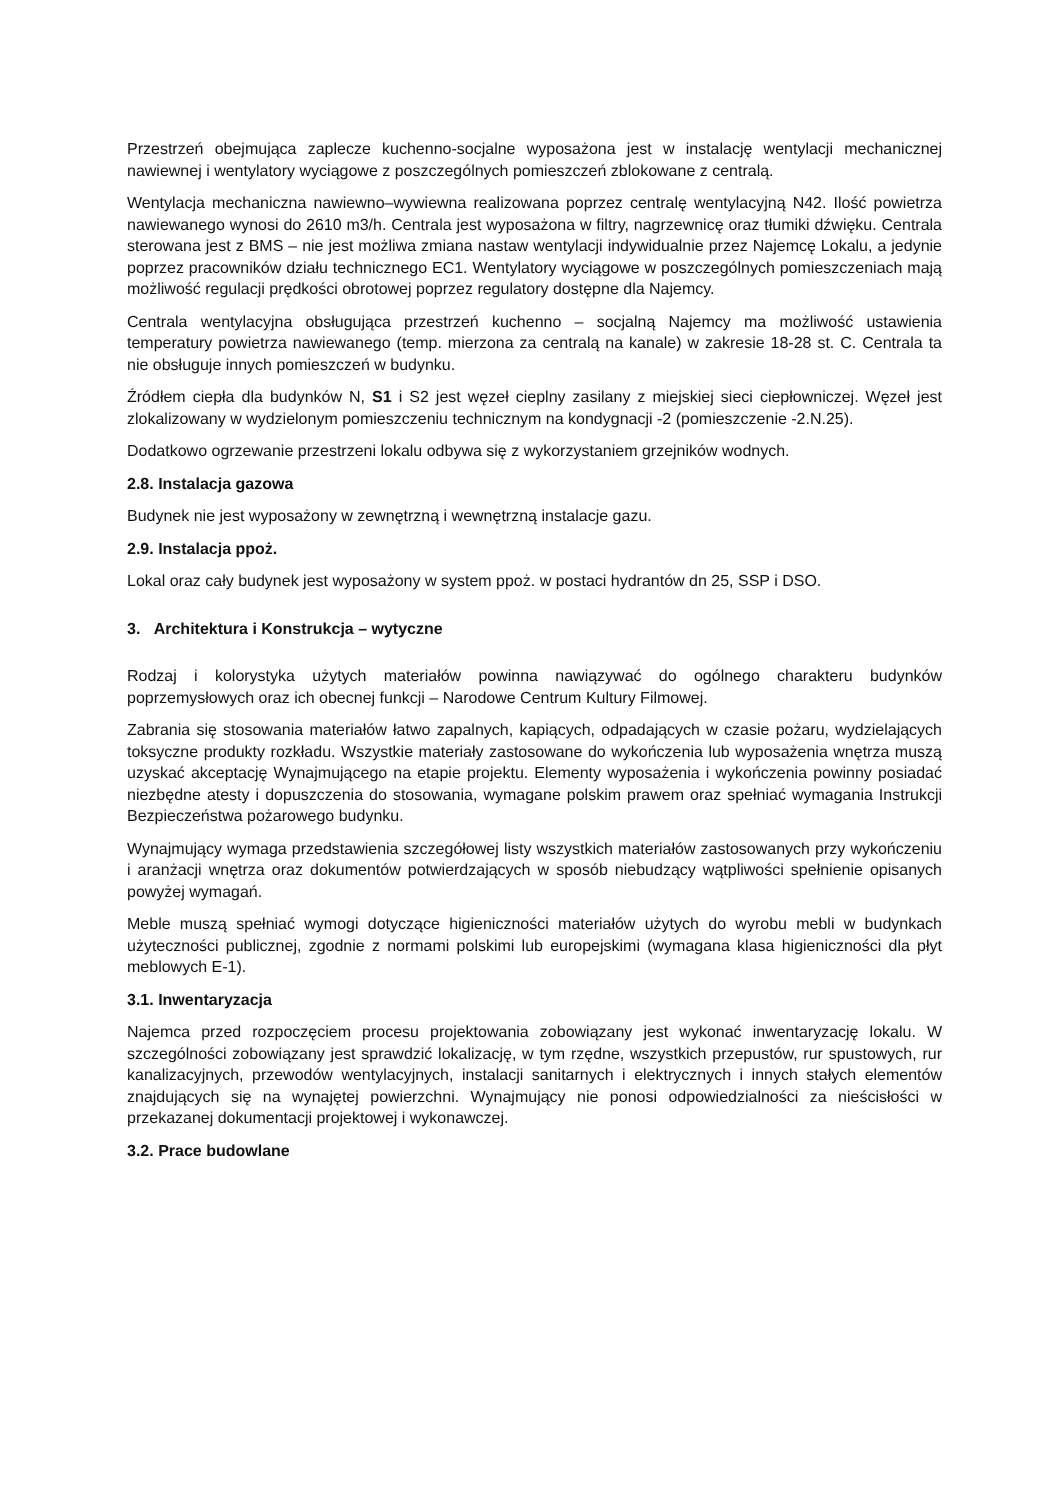Przestrzeń obejmująca zaplecze kuchenno-socjalne wyposażona jest w instalację wentylacji mechanicznej nawiewnej i wentylatory wyciągowe z poszczególnych pomieszczeń zblokowane z centralą.
Wentylacja mechaniczna nawiewno–wywiewna realizowana poprzez centralę wentylacyjną N42. Ilość powietrza nawiewanego wynosi do 2610 m3/h. Centrala jest wyposażona w filtry, nagrzewnicę oraz tłumiki dźwięku. Centrala sterowana jest z BMS – nie jest możliwa zmiana nastaw wentylacji indywidualnie przez Najemcę Lokalu, a jedynie poprzez pracowników działu technicznego EC1. Wentylatory wyciągowe w poszczególnych pomieszczeniach mają możliwość regulacji prędkości obrotowej poprzez regulatory dostępne dla Najemcy.
Centrala wentylacyjna obsługująca przestrzeń kuchenno – socjalną Najemcy ma możliwość ustawienia temperatury powietrza nawiewanego (temp. mierzona za centralą na kanale) w zakresie 18-28 st. C. Centrala ta nie obsługuje innych pomieszczeń w budynku.
Źródłem ciepła dla budynków N, S1 i S2 jest węzeł cieplny zasilany z miejskiej sieci ciepłowniczej. Węzeł jest zlokalizowany w wydzielonym pomieszczeniu technicznym na kondygnacji -2 (pomieszczenie -2.N.25).
Dodatkowo ogrzewanie przestrzeni lokalu odbywa się z wykorzystaniem grzejników wodnych.
2.8. Instalacja gazowa
Budynek nie jest wyposażony w zewnętrzną i wewnętrzną instalacje gazu.
2.9. Instalacja ppoż.
Lokal oraz cały budynek jest wyposażony w system ppoż. w postaci hydrantów dn 25, SSP i DSO.
3. Architektura i Konstrukcja – wytyczne
Rodzaj i kolorystyka użytych materiałów powinna nawiązywać do ogólnego charakteru budynków poprzemysłowych oraz ich obecnej funkcji – Narodowe Centrum Kultury Filmowej.
Zabrania się stosowania materiałów łatwo zapalnych, kapiących, odpadających w czasie pożaru, wydzielających toksyczne produkty rozkładu. Wszystkie materiały zastosowane do wykończenia lub wyposażenia wnętrza muszą uzyskać akceptację Wynajmującego na etapie projektu. Elementy wyposażenia i wykończenia powinny posiadać niezbędne atesty i dopuszczenia do stosowania, wymagane polskim prawem oraz spełniać wymagania Instrukcji Bezpieczeństwa pożarowego budynku.
Wynajmujący wymaga przedstawienia szczegółowej listy wszystkich materiałów zastosowanych przy wykończeniu i aranżacji wnętrza oraz dokumentów potwierdzających w sposób niebudzący wątpliwości spełnienie opisanych powyżej wymagań.
Meble muszą spełniać wymogi dotyczące higieniczności materiałów użytych do wyrobu mebli w budynkach użyteczności publicznej, zgodnie z normami polskimi lub europejskimi (wymagana klasa higieniczności dla płyt meblowych E-1).
3.1. Inwentaryzacja
Najemca przed rozpoczęciem procesu projektowania zobowiązany jest wykonać inwentaryzację lokalu. W szczególności zobowiązany jest sprawdzić lokalizację, w tym rzędne, wszystkich przepustów, rur spustowych, rur kanalizacyjnych, przewodów wentylacyjnych, instalacji sanitarnych i elektrycznych i innych stałych elementów znajdujących się na wynajętej powierzchni. Wynajmujący nie ponosi odpowiedzialności za nieścisłości w przekazanej dokumentacji projektowej i wykonawczej.
3.2. Prace budowlane